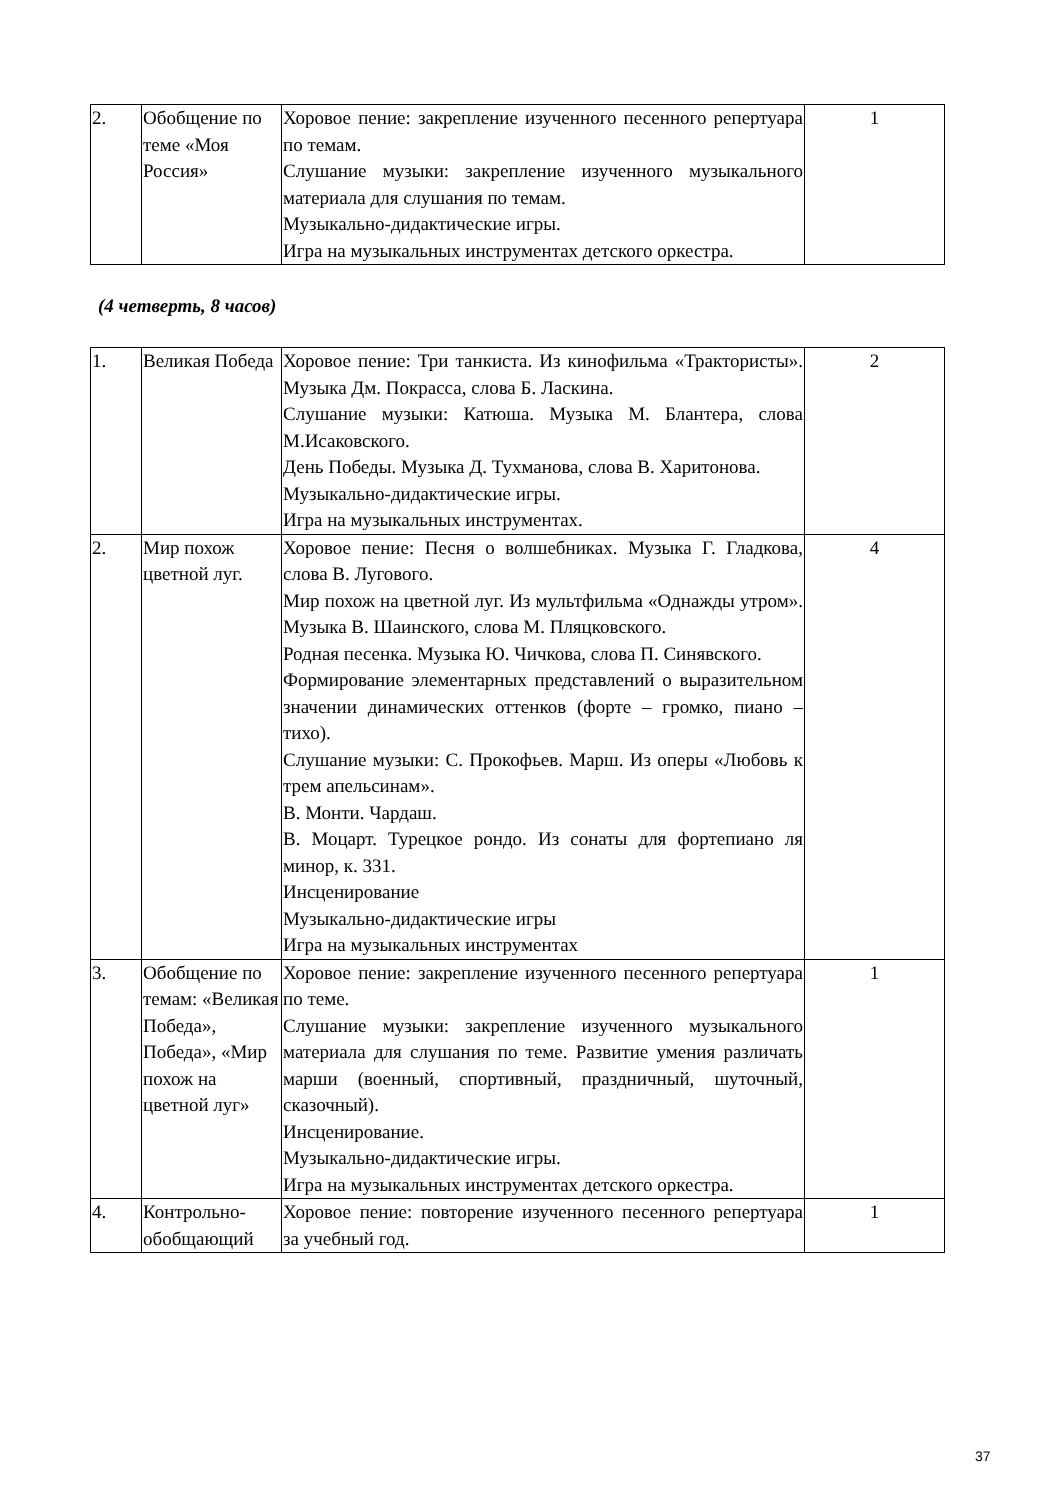| 2. | Обобщение по теме «Моя Россия» | Хоровое пение: закрепление изученного песенного репертуара по темам. Слушание музыки: закрепление изученного музыкального материала для слушания по темам. Музыкально-дидактические игры. Игра на музыкальных инструментах детского оркестра. | 1 |
(4 четверть, 8 часов)
| 1. | Великая Победа | Хоровое пение: Три танкиста. Из кинофильма «Трактористы». Музыка Дм. Покрасса, слова Б. Ласкина. Слушание музыки: Катюша. Музыка М. Блантера, слова М.Исаковского. День Победы. Музыка Д. Тухманова, слова В. Харитонова. Музыкально-дидактические игры. Игра на музыкальных инструментах. | 2 |
| 2. | Мир похож цветной луг. | Хоровое пение: Песня о волшебниках. Музыка Г. Гладкова, слова В. Лугового. Мир похож на цветной луг. Из мультфильма «Однажды утром». Музыка В. Шаинского, слова М. Пляцковского. Родная песенка. Музыка Ю. Чичкова, слова П. Синявского. Формирование элементарных представлений о выразительном значении динамических оттенков (форте – громко, пиано – тихо). Слушание музыки: С. Прокофьев. Марш. Из оперы «Любовь к трем апельсинам». В. Монти. Чардаш. В. Моцарт. Турецкое рондо. Из сонаты для фортепиано ля минор, к. 331. Инсценирование Музыкально-дидактические игры Игра на музыкальных инструментах | 4 |
| 3. | Обобщение по темам: «Великая Победа», Победа», «Мир похож на цветной луг» | Хоровое пение: закрепление изученного песенного репертуара по теме. Слушание музыки: закрепление изученного музыкального материала для слушания по теме. Развитие умения различать марши (военный, спортивный, праздничный, шуточный, сказочный). Инсценирование. Музыкально-дидактические игры. Игра на музыкальных инструментах детского оркестра. | 1 |
| 4. | Контрольно-обобщающий | Хоровое пение: повторение изученного песенного репертуара за учебный год. | 1 |
37